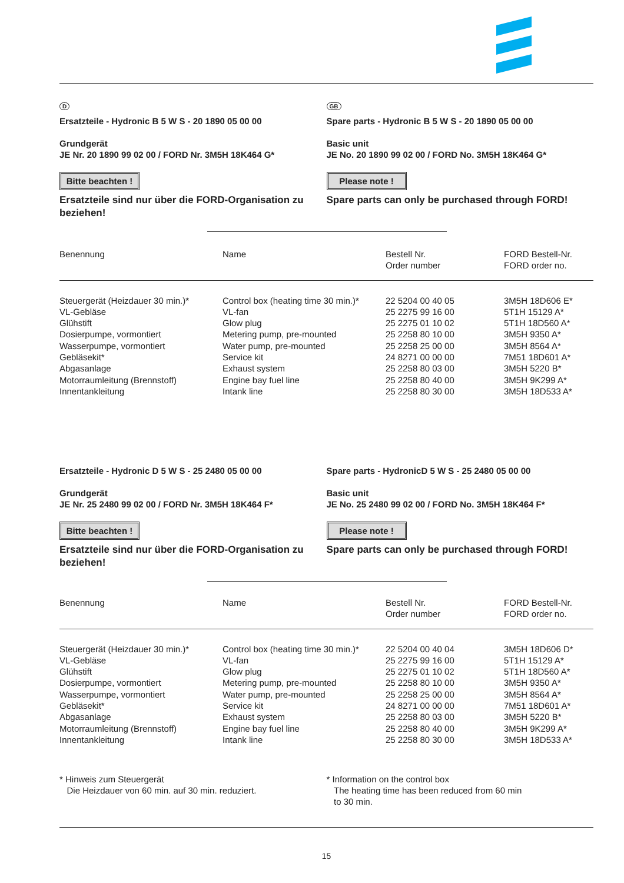D
Ersatzteile - Hydronic B 5 W S - 20 1890 05 00 00
Grundgerät
JE Nr. 20 1890 99 02 00 / FORD Nr. 3M5H 18K464 G*
Bitte beachten !
Ersatzteile sind nur über die FORD-Organisation zu beziehen!
GB
Spare parts - Hydronic B 5 W S - 20 1890 05 00 00
Basic unit
JE No. 20 1890 99 02 00 / FORD No. 3M5H 18K464 G*
Please note !
Spare parts can only be purchased through FORD!
| Benennung | Name | Bestell Nr. Order number | FORD Bestell-Nr. FORD order no. |
| --- | --- | --- | --- |
| Steuergerät (Heizdauer 30 min.)* VL-Gebläse Glühstift Dosierpumpe, vormontiert Wasserpumpe, vormontiert Gebläsekit* Abgasanlage Motorraumleitung (Brennstoff) Innentankleitung | Control box (heating time 30 min.)* VL-fan Glow plug Metering pump, pre-mounted Water pump, pre-mounted Service kit Exhaust system Engine bay fuel line Intank line | 22 5204 00 40 05 25 2275 99 16 00 25 2275 01 10 02 25 2258 80 10 00 25 2258 25 00 00 24 8271 00 00 00 25 2258 80 03 00 25 2258 80 40 00 25 2258 80 30 00 | 3M5H 18D606 E* 5T1H 15129 A* 5T1H 18D560 A* 3M5H 9350 A* 3M5H 8564 A* 7M51 18D601 A* 3M5H 5220 B* 3M5H 9K299 A* 3M5H 18D533 A* |
Ersatzteile - Hydronic D 5 W S - 25 2480 05 00 00
Grundgerät
JE Nr. 25 2480 99 02 00 / FORD Nr. 3M5H 18K464 F*
Bitte beachten !
Ersatzteile sind nur über die FORD-Organisation zu beziehen!
Spare parts - HydronicD 5 W S - 25 2480 05 00 00
Basic unit
JE No. 25 2480 99 02 00 / FORD No. 3M5H 18K464 F*
Please note !
Spare parts can only be purchased through FORD!
| Benennung | Name | Bestell Nr. Order number | FORD Bestell-Nr. FORD order no. |
| --- | --- | --- | --- |
| Steuergerät (Heizdauer 30 min.)* VL-Gebläse Glühstift Dosierpumpe, vormontiert Wasserpumpe, vormontiert Gebläsekit* Abgasanlage Motorraumleitung (Brennstoff) Innentankleitung | Control box (heating time 30 min.)* VL-fan Glow plug Metering pump, pre-mounted Water pump, pre-mounted Service kit Exhaust system Engine bay fuel line Intank line | 22 5204 00 40 04 25 2275 99 16 00 25 2275 01 10 02 25 2258 80 10 00 25 2258 25 00 00 24 8271 00 00 00 25 2258 80 03 00 25 2258 80 40 00 25 2258 80 30 00 | 3M5H 18D606 D* 5T1H 15129 A* 5T1H 18D560 A* 3M5H 9350 A* 3M5H 8564 A* 7M51 18D601 A* 3M5H 5220 B* 3M5H 9K299 A* 3M5H 18D533 A* |
* Hinweis zum Steuergerät
Die Heizdauer von 60 min. auf 30 min. reduziert.
* Information on the control box
The heating time has been reduced from 60 min
to 30 min.
15